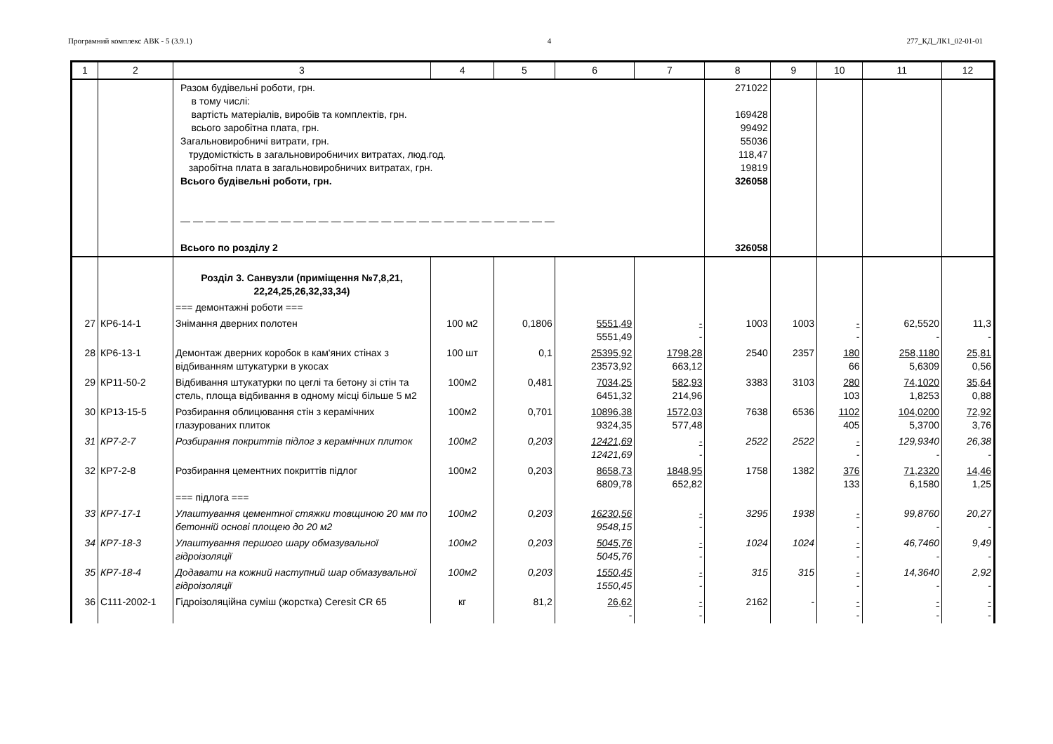Програмний комплекс АВК - 5 (3.9.1) 4 277_КД_ЛК1_02-01-01
| 1 | 2 | 3 | 4 | 5 | 6 | 7 | 8 | 9 | 10 | 11 | 12 |
| --- | --- | --- | --- | --- | --- | --- | --- | --- | --- | --- | --- |
| | | Разом будівельні роботи, грн. в тому числі: вартість матеріалів, виробів та комплектів, грн. всього заробітна плата, грн. Загальновиробничі витрати, грн. трудомісткість в загальновиробничих витратах, люд.год. заробітна плата в загальновиробничих витратах, грн. Всього будівельні роботи, грн. — — — — — — — — — — — — — — — — — — — — — — — — — — — — — — Всього по розділу 2 | | | | | 271022 169428 99492 55036 118,47 19819 326058 326058 | | | | |
| | | Розділ 3. Санвузли (приміщення №7,8,21, 22,24,25,26,32,33,34) | | | | | | | | | |
| | | === демонтажні роботи === | | | | | | | | | |
| 27 | КР6-14-1 | Знімання дверних полотен | 100 м2 | 0,1806 | 5551,49 5551,49 | - - | 1003 | 1003 | - - | 62,5520 - | 11,3 - |
| 28 | КР6-13-1 | Демонтаж дверних коробок в кам'яних стінах з відбиванням штукатурки в укосах | 100 шт | 0,1 | 25395,92 23573,92 | 1798,28 663,12 | 2540 | 2357 | 180 66 | 258,1180 5,6309 | 25,81 0,56 |
| 29 | КР11-50-2 | Відбивання штукатурки по цеглі та бетону зі стін та стель, площа відбивання в одному місці більше 5 м2 | 100м2 | 0,481 | 7034,25 6451,32 | 582,93 214,96 | 3383 | 3103 | 280 103 | 74,1020 1,8253 | 35,64 0,88 |
| 30 | КР13-15-5 | Розбирання облицювання стін з керамічних глазурованих плиток | 100м2 | 0,701 | 10896,38 9324,35 | 1572,03 577,48 | 7638 | 6536 | 1102 405 | 104,0200 5,3700 | 72,92 3,76 |
| 31 | КР7-2-7 | Розбирання покриттів підлог з керамічних плиток | 100м2 | 0,203 | 12421,69 12421,69 | - - | 2522 | 2522 | - - | 129,9340 - | 26,38 - |
| 32 | КР7-2-8 | Розбирання цементних покриттів підлог === підлога === | 100м2 | 0,203 | 8658,73 6809,78 | 1848,95 652,82 | 1758 | 1382 | 376 133 | 71,2320 6,1580 | 14,46 1,25 |
| 33 | КР7-17-1 | Улаштування цементної стяжки товщиною 20 мм по бетонній основі площею до 20 м2 | 100м2 | 0,203 | 16230,56 9548,15 | - - | 3295 | 1938 | - - | 99,8760 - | 20,27 - |
| 34 | КР7-18-3 | Улаштування першого шару обмазувальної гідроізоляції | 100м2 | 0,203 | 5045,76 5045,76 | - - | 1024 | 1024 | - - | 46,7460 - | 9,49 - |
| 35 | КР7-18-4 | Додавати на кожний наступний шар обмазувальної гідроізоляції | 100м2 | 0,203 | 1550,45 1550,45 | - - | 315 | 315 | - - | 14,3640 - | 2,92 - |
| 36 | С111-2002-1 | Гідроізоляційна суміш (жорстка) Ceresit CR 65 | кг | 81,2 | 26,62 - | - - | 2162 | - | - - | - - | - - |